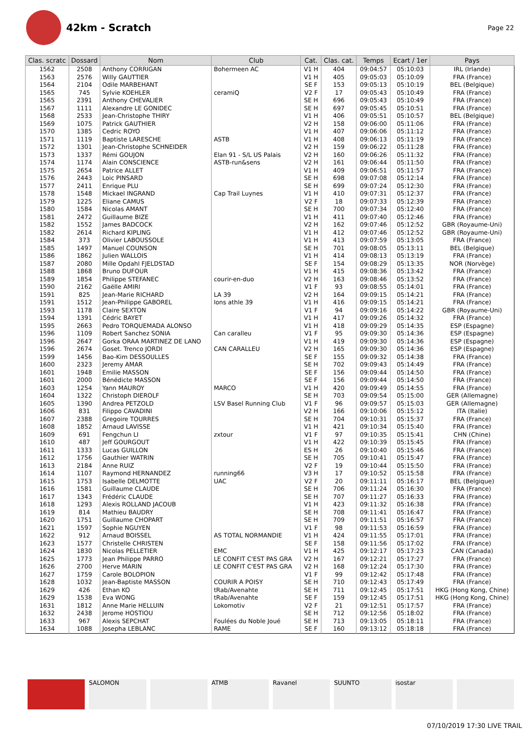42km - Scratch
Page 22
| Clas. scratc | Dossard | Nom | Club | Cat. | Clas. cat. | Temps | Ecart / 1er | Pays |
| --- | --- | --- | --- | --- | --- | --- | --- | --- |
| 1562 | 2508 | Anthony CORRIGAN | Bohermeen AC | V1 H | 404 | 09:04:57 | 05:10:03 | IRL (Irlande) |
| 1563 | 2576 | Willy GAUTTIER | | V1 H | 405 | 09:05:03 | 05:10:09 | FRA (France) |
| 1564 | 2104 | Odile MARBEHANT | | SE F | 153 | 09:05:13 | 05:10:19 | BEL (Belgique) |
| 1565 | 745 | Sylvie KOEHLER | ceramiQ | V2 F | 17 | 09:05:43 | 05:10:49 | FRA (France) |
| 1565 | 2391 | Anthony CHEVALIER | | SE H | 696 | 09:05:43 | 05:10:49 | FRA (France) |
| 1567 | 1111 | Alexandre LE GONIDEC | | SE H | 697 | 09:05:45 | 05:10:51 | FRA (France) |
| 1568 | 2533 | Jean-Christophe THIRY | | V1 H | 406 | 09:05:51 | 05:10:57 | BEL (Belgique) |
| 1569 | 1075 | Patrick GAUTHIER | | V2 H | 158 | 09:06:00 | 05:11:06 | FRA (France) |
| 1570 | 1385 | Cedric ROYO | | V1 H | 407 | 09:06:06 | 05:11:12 | FRA (France) |
| 1571 | 1119 | Baptiste LARESCHE | ASTB | V1 H | 408 | 09:06:13 | 05:11:19 | FRA (France) |
| 1572 | 1301 | Jean-Christophe SCHNEIDER | | V2 H | 159 | 09:06:22 | 05:11:28 | FRA (France) |
| 1573 | 1337 | Rémi GOUJON | Elan 91 - S/L US Palais | V2 H | 160 | 09:06:26 | 05:11:32 | FRA (France) |
| 1574 | 1174 | Alain CONSCIENCE | ASTB-run&sens | V2 H | 161 | 09:06:44 | 05:11:50 | FRA (France) |
| 1575 | 2654 | Patrice ALLET | | V1 H | 409 | 09:06:51 | 05:11:57 | FRA (France) |
| 1576 | 2443 | Loic PINSARD | | SE H | 698 | 09:07:08 | 05:12:14 | FRA (France) |
| 1577 | 2411 | Enrique PLU | | SE H | 699 | 09:07:24 | 05:12:30 | FRA (France) |
| 1578 | 1548 | Mickael INGRAND | Cap Trail Luynes | V1 H | 410 | 09:07:31 | 05:12:37 | FRA (France) |
| 1579 | 1225 | Eliane CAMUS | | V2 F | 18 | 09:07:33 | 05:12:39 | FRA (France) |
| 1580 | 1584 | Nicolas AMANT | | SE H | 700 | 09:07:34 | 05:12:40 | FRA (France) |
| 1581 | 2472 | Guillaume BIZE | | V1 H | 411 | 09:07:40 | 05:12:46 | FRA (France) |
| 1582 | 1552 | James BADCOCK | | V2 H | 162 | 09:07:46 | 05:12:52 | GBR (Royaume-Uni) |
| 1582 | 2614 | Richard KIPLING | | V1 H | 412 | 09:07:46 | 05:12:52 | GBR (Royaume-Uni) |
| 1584 | 373 | Olivier LABOUSSOLE | | V1 H | 413 | 09:07:59 | 05:13:05 | FRA (France) |
| 1585 | 1497 | Manuel COUNSON | | SE H | 701 | 09:08:05 | 05:13:11 | BEL (Belgique) |
| 1586 | 1862 | Julien WALLOIS | | V1 H | 414 | 09:08:13 | 05:13:19 | FRA (France) |
| 1587 | 2080 | Mille Opdahl FJELDSTAD | | SE F | 154 | 09:08:29 | 05:13:35 | NOR (Norvège) |
| 1588 | 1868 | Bruno DUFOUR | | V1 H | 415 | 09:08:36 | 05:13:42 | FRA (France) |
| 1589 | 1854 | Philippe STEFANEC | courir-en-duo | V2 H | 163 | 09:08:46 | 05:13:52 | FRA (France) |
| 1590 | 2162 | Gaëlle AMIRI | | V1 F | 93 | 09:08:55 | 05:14:01 | FRA (France) |
| 1591 | 825 | Jean-Marie RICHARD | LA 39 | V2 H | 164 | 09:09:15 | 05:14:21 | FRA (France) |
| 1591 | 1512 | Jean-Philippe GABOREL | lons athle 39 | V1 H | 416 | 09:09:15 | 05:14:21 | FRA (France) |
| 1593 | 1178 | Claire SEXTON | | V1 F | 94 | 09:09:16 | 05:14:22 | GBR (Royaume-Uni) |
| 1594 | 1391 | Cédric BAYET | | V1 H | 417 | 09:09:26 | 05:14:32 | FRA (France) |
| 1595 | 2663 | Pedro TORQUEMADA ALONSO | | V1 H | 418 | 09:09:29 | 05:14:35 | ESP (Espagne) |
| 1596 | 1109 | Robert Sanchez SONIA | Can caralleu | V1 F | 95 | 09:09:30 | 05:14:36 | ESP (Espagne) |
| 1596 | 2647 | Gorka ORAA MARTINEZ DE LANO | | V1 H | 419 | 09:09:30 | 05:14:36 | ESP (Espagne) |
| 1596 | 2674 | Goset. Trenco JORDI | CAN CARALLEU | V2 H | 165 | 09:09:30 | 05:14:36 | ESP (Espagne) |
| 1599 | 1456 | Bao-Kim DESSOULLES | | SE F | 155 | 09:09:32 | 05:14:38 | FRA (France) |
| 1600 | 2323 | Jeremy AMAR | | SE H | 702 | 09:09:43 | 05:14:49 | FRA (France) |
| 1601 | 1948 | Emilie MASSON | | SE F | 156 | 09:09:44 | 05:14:50 | FRA (France) |
| 1601 | 2000 | Bénédicte MASSON | | SE F | 156 | 09:09:44 | 05:14:50 | FRA (France) |
| 1603 | 1254 | Yann MAUROY | MARCO | V1 H | 420 | 09:09:49 | 05:14:55 | FRA (France) |
| 1604 | 1322 | Christoph DIEROLF | | SE H | 703 | 09:09:54 | 05:15:00 | GER (Allemagne) |
| 1605 | 1390 | Andrea PETZOLD | LSV Basel Running Club | V1 F | 96 | 09:09:57 | 05:15:03 | GER (Allemagne) |
| 1606 | 831 | Filippo CAVADINI | | V2 H | 166 | 09:10:06 | 05:15:12 | ITA (Italie) |
| 1607 | 2388 | Gregoire TOURRES | | SE H | 704 | 09:10:31 | 05:15:37 | FRA (France) |
| 1608 | 1852 | Arnaud LAVISSE | | V1 H | 421 | 09:10:34 | 05:15:40 | FRA (France) |
| 1609 | 691 | Fengchun LI | zxtour | V1 F | 97 | 09:10:35 | 05:15:41 | CHN (Chine) |
| 1610 | 487 | Jeff GOURGOUT | | V1 H | 422 | 09:10:39 | 05:15:45 | FRA (France) |
| 1611 | 1333 | Lucas GUILLON | | ES H | 26 | 09:10:40 | 05:15:46 | FRA (France) |
| 1612 | 1756 | Gauthier WATRIN | | SE H | 705 | 09:10:41 | 05:15:47 | FRA (France) |
| 1613 | 2184 | Anne RUIZ | | V2 F | 19 | 09:10:44 | 05:15:50 | FRA (France) |
| 1614 | 1107 | Raymond HERNANDEZ | running66 | V3 H | 17 | 09:10:52 | 05:15:58 | FRA (France) |
| 1615 | 1753 | Isabelle DELMOTTE | UAC | V2 F | 20 | 09:11:11 | 05:16:17 | BEL (Belgique) |
| 1616 | 1581 | Guillaume CLAUDE | | SE H | 706 | 09:11:24 | 05:16:30 | FRA (France) |
| 1617 | 1343 | Frédéric CLAUDE | | SE H | 707 | 09:11:27 | 05:16:33 | FRA (France) |
| 1618 | 1293 | Alexis ROLLAND JACOUB | | V1 H | 423 | 09:11:32 | 05:16:38 | FRA (France) |
| 1619 | 814 | Mathieu BAUDRY | | SE H | 708 | 09:11:41 | 05:16:47 | FRA (France) |
| 1620 | 1751 | Guillaume CHOPART | | SE H | 709 | 09:11:51 | 05:16:57 | FRA (France) |
| 1621 | 1597 | Sophie NGUYEN | | V1 F | 98 | 09:11:53 | 05:16:59 | FRA (France) |
| 1622 | 912 | Arnaud BOISSEL | AS TOTAL NORMANDIE | V1 H | 424 | 09:11:55 | 05:17:01 | FRA (France) |
| 1623 | 1577 | Christelle CHRISTEN | | SE F | 158 | 09:11:56 | 05:17:02 | FRA (France) |
| 1624 | 1830 | Nicolas PELLETIER | EMC | V1 H | 425 | 09:12:17 | 05:17:23 | CAN (Canada) |
| 1625 | 1773 | Jean Philippe PARRO | LE CONFIT C'EST PAS GRA | V2 H | 167 | 09:12:21 | 05:17:27 | FRA (France) |
| 1626 | 2700 | Herve MARIN | LE CONFIT C'EST PAS GRA | V2 H | 168 | 09:12:24 | 05:17:30 | FRA (France) |
| 1627 | 1759 | Carole BOLOPION | | V1 F | 99 | 09:12:42 | 05:17:48 | FRA (France) |
| 1628 | 1032 | Jean-Baptiste MASSON | COURIR A POISY | SE H | 710 | 09:12:43 | 05:17:49 | FRA (France) |
| 1629 | 426 | Ethan KO | tRab/Avenahte | SE H | 711 | 09:12:45 | 05:17:51 | HKG (Hong Kong, Chine) |
| 1629 | 1538 | Eva WONG | tRab/Avenahte | SE F | 159 | 09:12:45 | 05:17:51 | HKG (Hong Kong, Chine) |
| 1631 | 1812 | Anne Marie HELLUIN | Lokomotiv | V2 F | 21 | 09:12:51 | 05:17:57 | FRA (France) |
| 1632 | 2438 | Jerome HOSTIOU | | SE H | 712 | 09:12:56 | 05:18:02 | FRA (France) |
| 1633 | 967 | Alexis SEPCHAT | Foulées du Noble Joué | SE H | 713 | 09:13:05 | 05:18:11 | FRA (France) |
| 1634 | 1088 | Josepha LEBLANC | RAME | SE F | 160 | 09:13:12 | 05:18:18 | FRA (France) |
SALOMON ATMB Ravanel SUUNTO isostar
07/10/2019 17:30 LIVE TRAIL